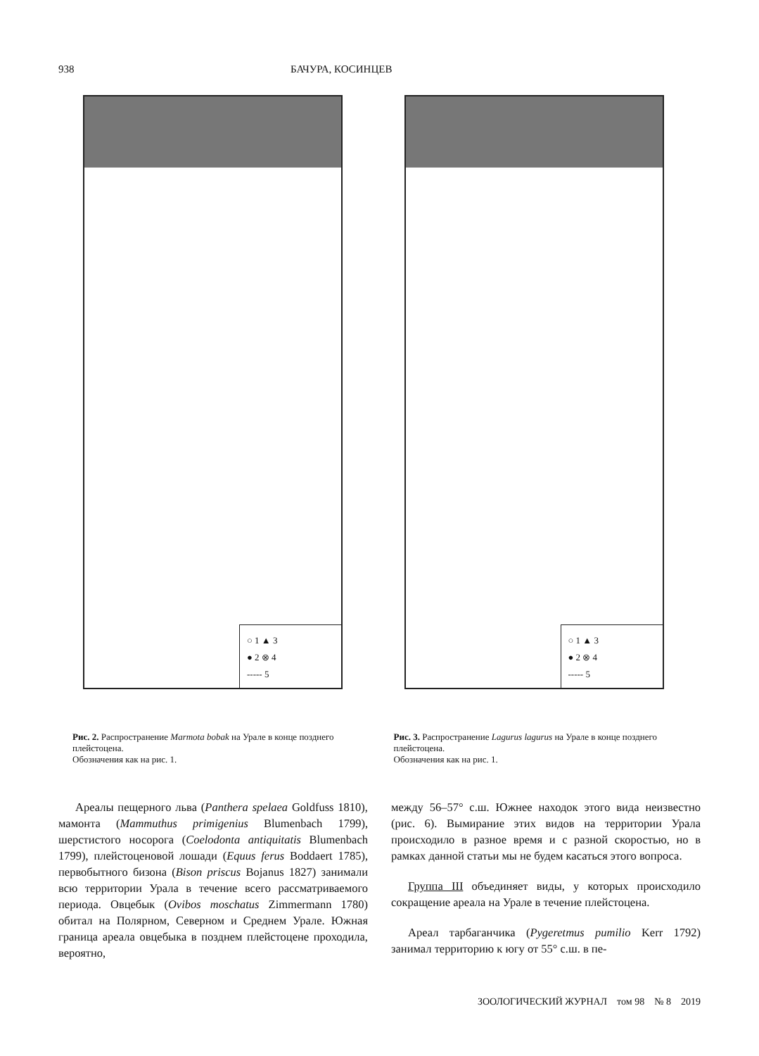938 БАЧУРА, КОСИНЦЕВ
○ 1 ▲ 3
● 2 ⊗ 4
----- 5
Рис. 2. Распространение Marmota bobak на Урале в конце позднего плейстоцена.
Обозначения как на рис. 1.
○ 1 ▲ 3
● 2 ⊗ 4
----- 5
Рис. 3. Распространение Lagurus lagurus на Урале в конце позднего плейстоцена.
Обозначения как на рис. 1.
Ареалы пещерного льва (Panthera spelaea Goldfuss 1810), мамонта (Mammuthus primigenius Blumenbach 1799), шерстистого носорога (Coelodonta antiquitatis Blumenbach 1799), плейстоценовой лошади (Equus ferus Boddaert 1785), первобытного бизона (Bison priscus Bojanus 1827) занимали всю территории Урала в течение всего рассматриваемого периода. Овцебык (Ovibos moschatus Zimmermann 1780) обитал на Полярном, Северном и Среднем Урале. Южная граница ареала овцебыка в позднем плейстоцене проходила, вероятно,
между 56–57° с.ш. Южнее находок этого вида неизвестно (рис. 6). Вымирание этих видов на территории Урала происходило в разное время и с разной скоростью, но в рамках данной статьи мы не будем касаться этого вопроса.
Группа III объединяет виды, у которых происходило сокращение ареала на Урале в течение плейстоцена.
Ареал тарбаганчика (Pygeretmus pumilio Kerr 1792) занимал территорию к югу от 55° с.ш. в пе-
ЗООЛОГИЧЕСКИЙ ЖУРНАЛ том 98 № 8 2019